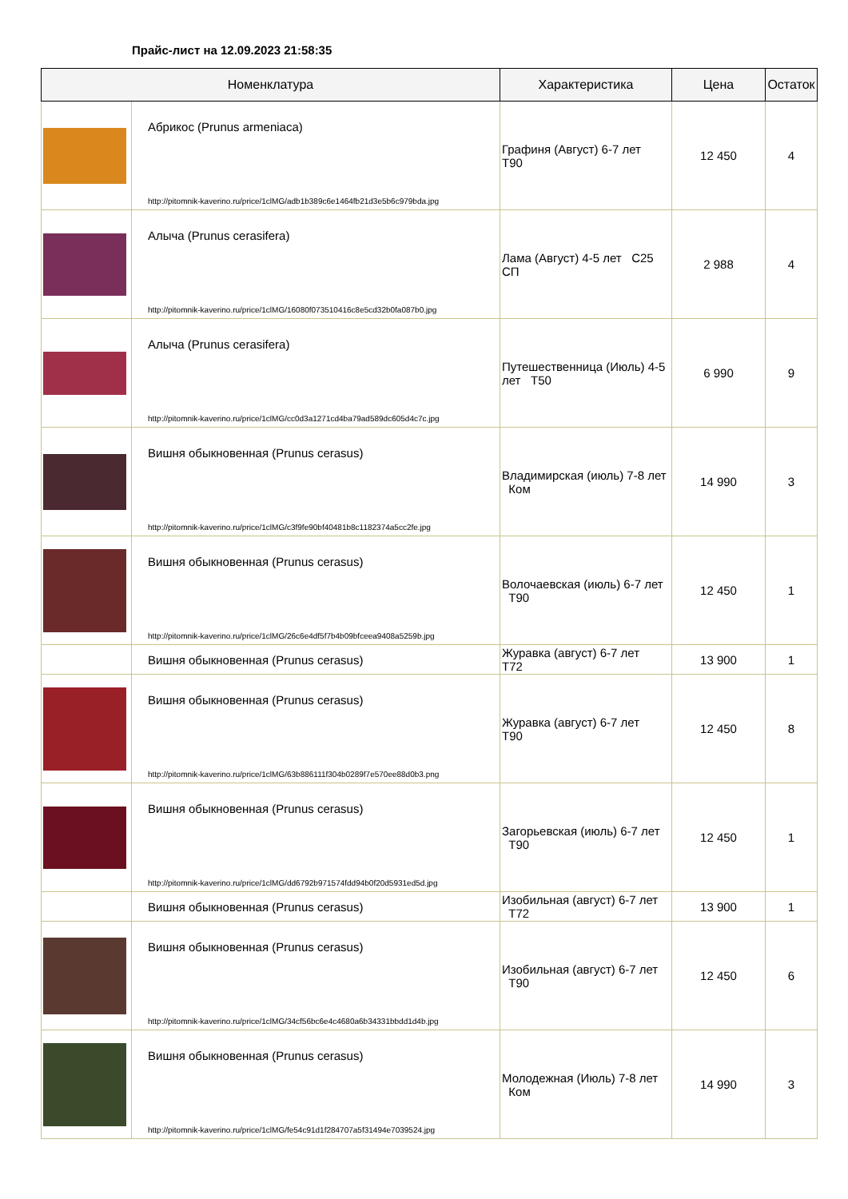Прайс-лист на 12.09.2023 21:58:35
| Номенклатура | | Характеристика | Цена | Остаток |
| --- | --- | --- | --- | --- |
| | Абрикос (Prunus armeniaca) http://pitomnik-kaverino.ru/price/1clMG/adb1b389c6e1464fb21d3e5b6c979bda.jpg | Графиня (Август) 6-7 лет Т90 | 12 450 | 4 |
| | Алыча (Prunus cerasifera) http://pitomnik-kaverino.ru/price/1clMG/16080f073510416c8e5cd32b0fa087b0.jpg | Лама (Август) 4-5 лет С25 СП | 2 988 | 4 |
| | Алыча (Prunus cerasifera) http://pitomnik-kaverino.ru/price/1clMG/cc0d3a1271cd4ba79ad589dc605d4c7c.jpg | Путешественница (Июль) 4-5 лет Т50 | 6 990 | 9 |
| | Вишня обыкновенная (Prunus cerasus) http://pitomnik-kaverino.ru/price/1clMG/c3f9fe90bf40481b8c1182374a5cc2fe.jpg | Владимирская (июль) 7-8 лет Ком | 14 990 | 3 |
| | Вишня обыкновенная (Prunus cerasus) http://pitomnik-kaverino.ru/price/1clMG/26c6e4df5f7b4b09bfceea9408a5259b.jpg | Волочаевская (июль) 6-7 лет Т90 | 12 450 | 1 |
| | Вишня обыкновенная (Prunus cerasus) | Журавка (август) 6-7 лет Т72 | 13 900 | 1 |
| | Вишня обыкновенная (Prunus cerasus) http://pitomnik-kaverino.ru/price/1clMG/63b886111f304b0289f7e570ee88d0b3.png | Журавка (август) 6-7 лет Т90 | 12 450 | 8 |
| | Вишня обыкновенная (Prunus cerasus) http://pitomnik-kaverino.ru/price/1clMG/dd6792b971574fdd94b0f20d5931ed5d.jpg | Загорьевская (июль) 6-7 лет Т90 | 12 450 | 1 |
| | Вишня обыкновенная (Prunus cerasus) | Изобильная (август) 6-7 лет Т72 | 13 900 | 1 |
| | Вишня обыкновенная (Prunus cerasus) http://pitomnik-kaverino.ru/price/1clMG/34cf56bc6e4c4680a6b34331bbdd1d4b.jpg | Изобильная (август) 6-7 лет Т90 | 12 450 | 6 |
| | Вишня обыкновенная (Prunus cerasus) http://pitomnik-kaverino.ru/price/1clMG/fe54c91d1f284707a5f31494e7039524.jpg | Молодежная (Июль) 7-8 лет Ком | 14 990 | 3 |